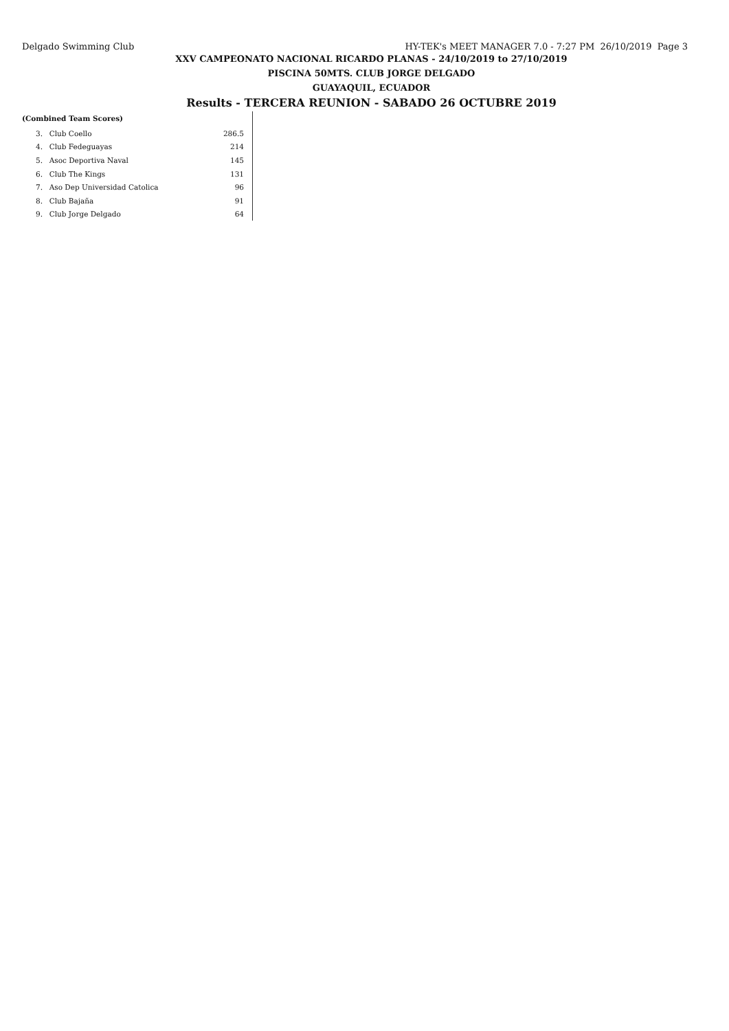Delgado Swimming Club HY-TEK's MEET MANAGER 7.0 - 7:27 PM 26/10/2019 Page 3
XXV CAMPEONATO NACIONAL RICARDO PLANAS - 24/10/2019 to 27/10/2019
PISCINA 50MTS. CLUB JORGE DELGADO
GUAYAQUIL, ECUADOR
Results - TERCERA REUNION - SABADO 26 OCTUBRE 2019
(Combined Team Scores)
| 3. | Club Coello | 286.5 |
| 4. | Club Fedeguayas | 214 |
| 5. | Asoc Deportiva Naval | 145 |
| 6. | Club The Kings | 131 |
| 7. | Aso Dep Universidad Catolica | 96 |
| 8. | Club Bajaña | 91 |
| 9. | Club Jorge Delgado | 64 |